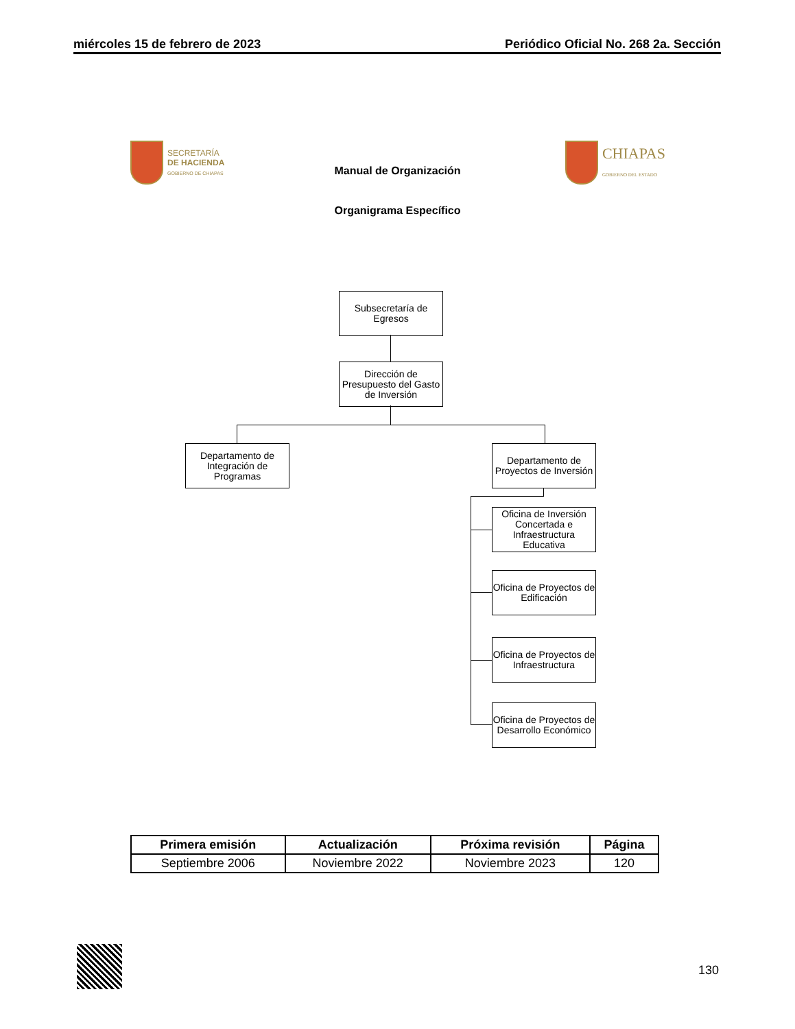miércoles 15 de febrero de 2023 Periódico Oficial No. 268 2a. Sección
SECRETARÍA
DE HACIENDA
GOBIERNO DE CHIAPAS
CHIAPAS
GOBIERNO DEL ESTADO
Manual de Organización
Organigrama Específico
Subsecretaría de Egresos
Dirección de Presupuesto del Gasto de Inversión
Departamento de Integración de Programas
Departamento de Proyectos de Inversión
Oficina de Inversión Concertada e Infraestructura Educativa
Oficina de Proyectos de Edificación
Oficina de Proyectos de Infraestructura
Oficina de Proyectos de Desarrollo Económico
| Primera emisión | Actualización | Próxima revisión | Página |
| --- | --- | --- | --- |
| Septiembre 2006 | Noviembre 2022 | Noviembre 2023 | 120 |
130